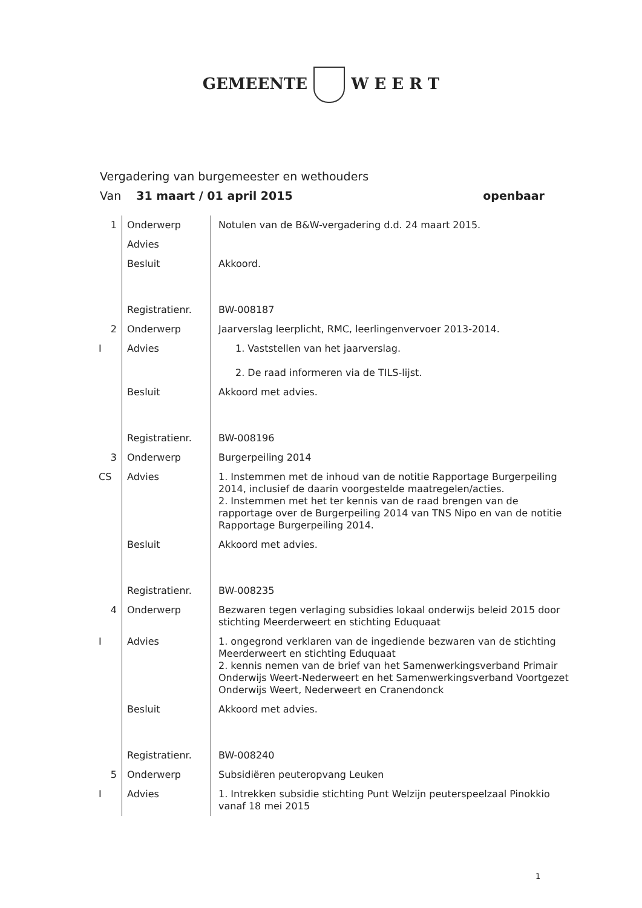GEMEENTE W E E R T
Vergadering van burgemeester en wethouders
Van 31 maart / 01 april 2015 openbaar
| 1 | Onderwerp | Notulen van de B&W-vergadering d.d. 24 maart 2015. |
| | Advies | |
| | Besluit | Akkoord. |
| | Registratienr. | BW-008187 |
| 2 | Onderwerp | Jaarverslag leerplicht, RMC, leerlingenvervoer 2013-2014. |
| I | Advies | 1. Vaststellen van het jaarverslag. 2. De raad informeren via de TILS-lijst. |
| | Besluit | Akkoord met advies. |
| | Registratienr. | BW-008196 |
| 3 | Onderwerp | Burgerpeiling 2014 |
| CS | Advies | 1. Instemmen met de inhoud van de notitie Rapportage Burgerpeiling 2014, inclusief de daarin voorgestelde maatregelen/acties. 2. Instemmen met het ter kennis van de raad brengen van de rapportage over de Burgerpeiling 2014 van TNS Nipo en van de notitie Rapportage Burgerpeiling 2014. |
| | Besluit | Akkoord met advies. |
| | Registratienr. | BW-008235 |
| 4 | Onderwerp | Bezwaren tegen verlaging subsidies lokaal onderwijs beleid 2015 door stichting Meerderweert en stichting Eduquaat |
| I | Advies | 1. ongegrond verklaren van de ingediende bezwaren van de stichting Meerderweert en stichting Eduquaat 2. kennis nemen van de brief van het Samenwerkingsverband Primair Onderwijs Weert-Nederweert en het Samenwerkingsverband Voortgezet Onderwijs Weert, Nederweert en Cranendonck |
| | Besluit | Akkoord met advies. |
| | Registratienr. | BW-008240 |
| 5 | Onderwerp | Subsidiëren peuteropvang Leuken |
| I | Advies | 1. Intrekken subsidie stichting Punt Welzijn peuterspeelzaal Pinokkio vanaf 18 mei 2015 |
1